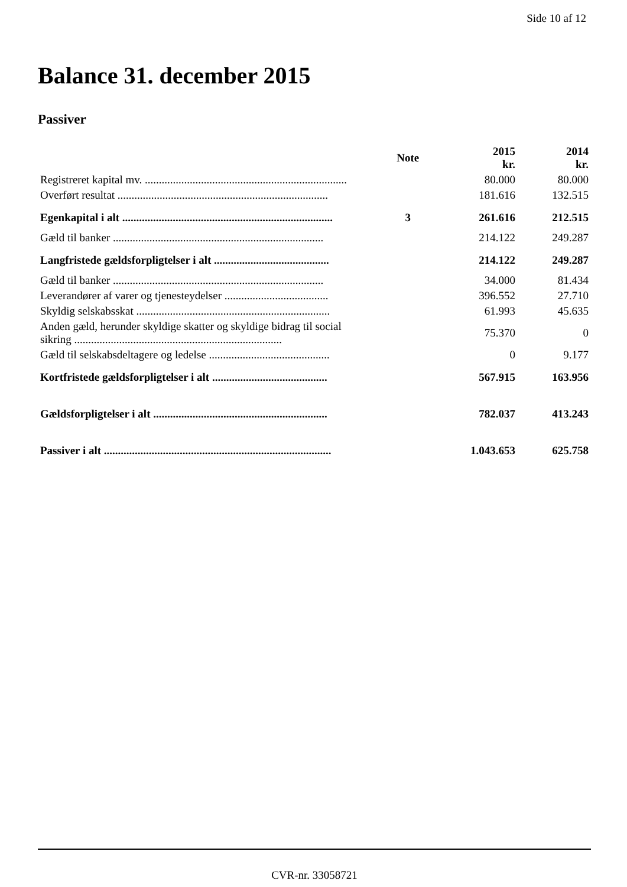Side 10 af 12
Balance 31. december 2015
Passiver
| | Note | 2015 kr. | 2014 kr. |
| --- | --- | --- | --- |
| Registreret kapital mv. ........................................................................ | | 80.000 | 80.000 |
| Overført resultat ........................................................................... | | 181.616 | 132.515 |
| Egenkapital i alt ........................................................................... | 3 | 261.616 | 212.515 |
| Gæld til banker ........................................................................... | | 214.122 | 249.287 |
| Langfristede gældsforpligtelser i alt ......................................... | | 214.122 | 249.287 |
| Gæld til banker ........................................................................... | | 34.000 | 81.434 |
| Leverandører af varer og tjenesteydelser ..................................... | | 396.552 | 27.710 |
| Skyldig selskabsskat ..................................................................... | | 61.993 | 45.635 |
| Anden gæld, herunder skyldige skatter og skyldige bidrag til social sikring .......................................................................... | | 75.370 | 0 |
| Gæld til selskabsdeltagere og ledelse ........................................... | | 0 | 9.177 |
| Kortfristede gældsforpligtelser i alt ......................................... | | 567.915 | 163.956 |
| Gældsforpligtelser i alt .............................................................. | | 782.037 | 413.243 |
| Passiver i alt ................................................................................. | | 1.043.653 | 625.758 |
CVR-nr. 33058721